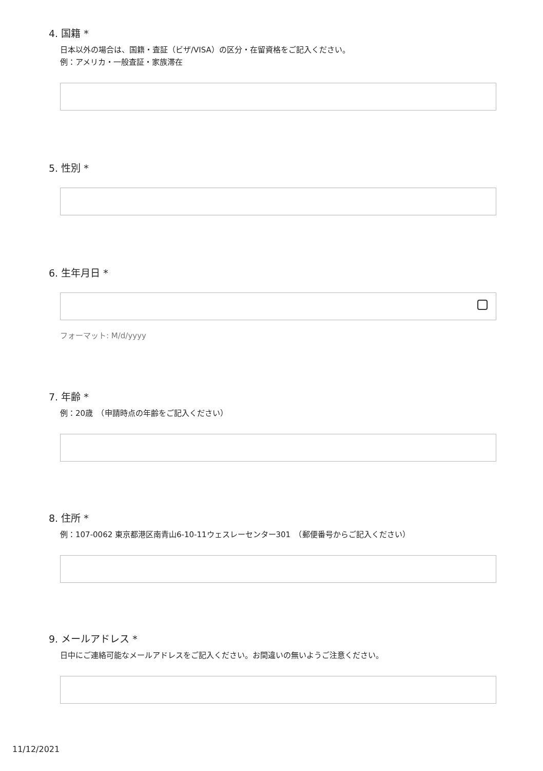4. 国籍 *
日本以外の場合は、国籍・査証（ビザ/VISA）の区分・在留資格をご記入ください。
例：アメリカ・一般査証・家族滞在
5. 性別 *
6. 生年月日 *
フォーマット: M/d/yyyy
7. 年齢 *
例：20歳　（申請時点の年齢をご記入ください）
8. 住所 *
例：107-0062 東京都港区南青山6-10-11ウェスレーセンター301　（郵便番号からご記入ください）
9. メールアドレス *
日中にご連絡可能なメールアドレスをご記入ください。お間違いの無いようご注意ください。
11/12/2021